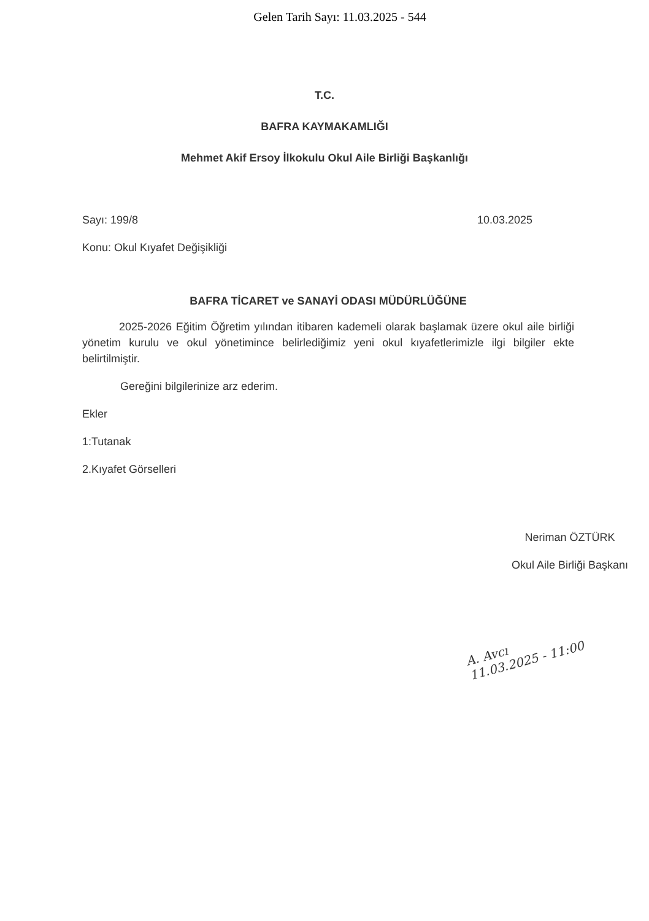Gelen Tarih Sayı: 11.03.2025 - 544
T.C.
BAFRA KAYMAKAMLIĞI
Mehmet Akif Ersoy İlkokulu Okul Aile Birliği Başkanlığı
Sayı: 199/8 10.03.2025
Konu: Okul Kıyafet Değişikliği
BAFRA TİCARET ve SANAYİ ODASI MÜDÜRLÜĞÜNE
2025-2026 Eğitim Öğretim yılından itibaren kademeli olarak başlamak üzere okul aile birliği yönetim kurulu ve okul yönetimince belirlediğimiz yeni okul kıyafetlerimizle ilgi bilgiler ekte belirtilmiştir.
Gereğini bilgilerinize arz ederim.
Ekler
1:Tutanak
2.Kıyafet Görselleri
Neriman ÖZTÜRK
Okul Aile Birliği Başkanı
A. Avcı
11.03.2025 - 11:00